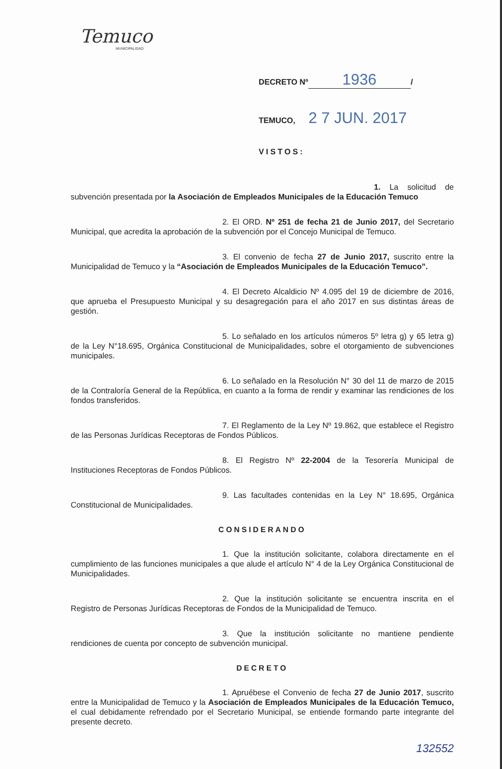Temuco
MUNICIPALIDAD
DECRETO Nº 1936 /
TEMUCO, 2 7 JUN. 2017
VISTOS:
1. La solicitud de subvención presentada por la Asociación de Empleados Municipales de la Educación Temuco
2. El ORD. Nº 251 de fecha 21 de Junio 2017, del Secretario Municipal, que acredita la aprobación de la subvención por el Concejo Municipal de Temuco.
3. El convenio de fecha 27 de Junio 2017, suscrito entre la Municipalidad de Temuco y la “Asociación de Empleados Municipales de la Educación Temuco”.
4. El Decreto Alcaldicio Nº 4.095 del 19 de diciembre de 2016, que aprueba el Presupuesto Municipal y su desagregación para el año 2017 en sus distintas áreas de gestión.
5. Lo señalado en los artículos números 5º letra g) y 65 letra g) de la Ley N°18.695, Orgánica Constitucional de Municipalidades, sobre el otorgamiento de subvenciones municipales.
6. Lo señalado en la Resolución N° 30 del 11 de marzo de 2015 de la Contraloría General de la República, en cuanto a la forma de rendir y examinar las rendiciones de los fondos transferidos.
7. El Reglamento de la Ley Nº 19.862, que establece el Registro de las Personas Jurídicas Receptoras de Fondos Públicos.
8. El Registro Nº 22-2004 de la Tesorería Municipal de Instituciones Receptoras de Fondos Públicos.
9. Las facultades contenidas en la Ley N° 18.695, Orgánica Constitucional de Municipalidades.
CONSIDERANDO
1. Que la institución solicitante, colabora directamente en el cumplimiento de las funciones municipales a que alude el artículo N° 4 de la Ley Orgánica Constitucional de Municipalidades.
2. Que la institución solicitante se encuentra inscrita en el Registro de Personas Jurídicas Receptoras de Fondos de la Municipalidad de Temuco.
3. Que la institución solicitante no mantiene pendiente rendiciones de cuenta por concepto de subvención municipal.
DECRETO
1. Apruébese el Convenio de fecha 27 de Junio 2017, suscrito entre la Municipalidad de Temuco y la Asociación de Empleados Municipales de la Educación Temuco, el cual debidamente refrendado por el Secretario Municipal, se entiende formando parte integrante del presente decreto.
132552